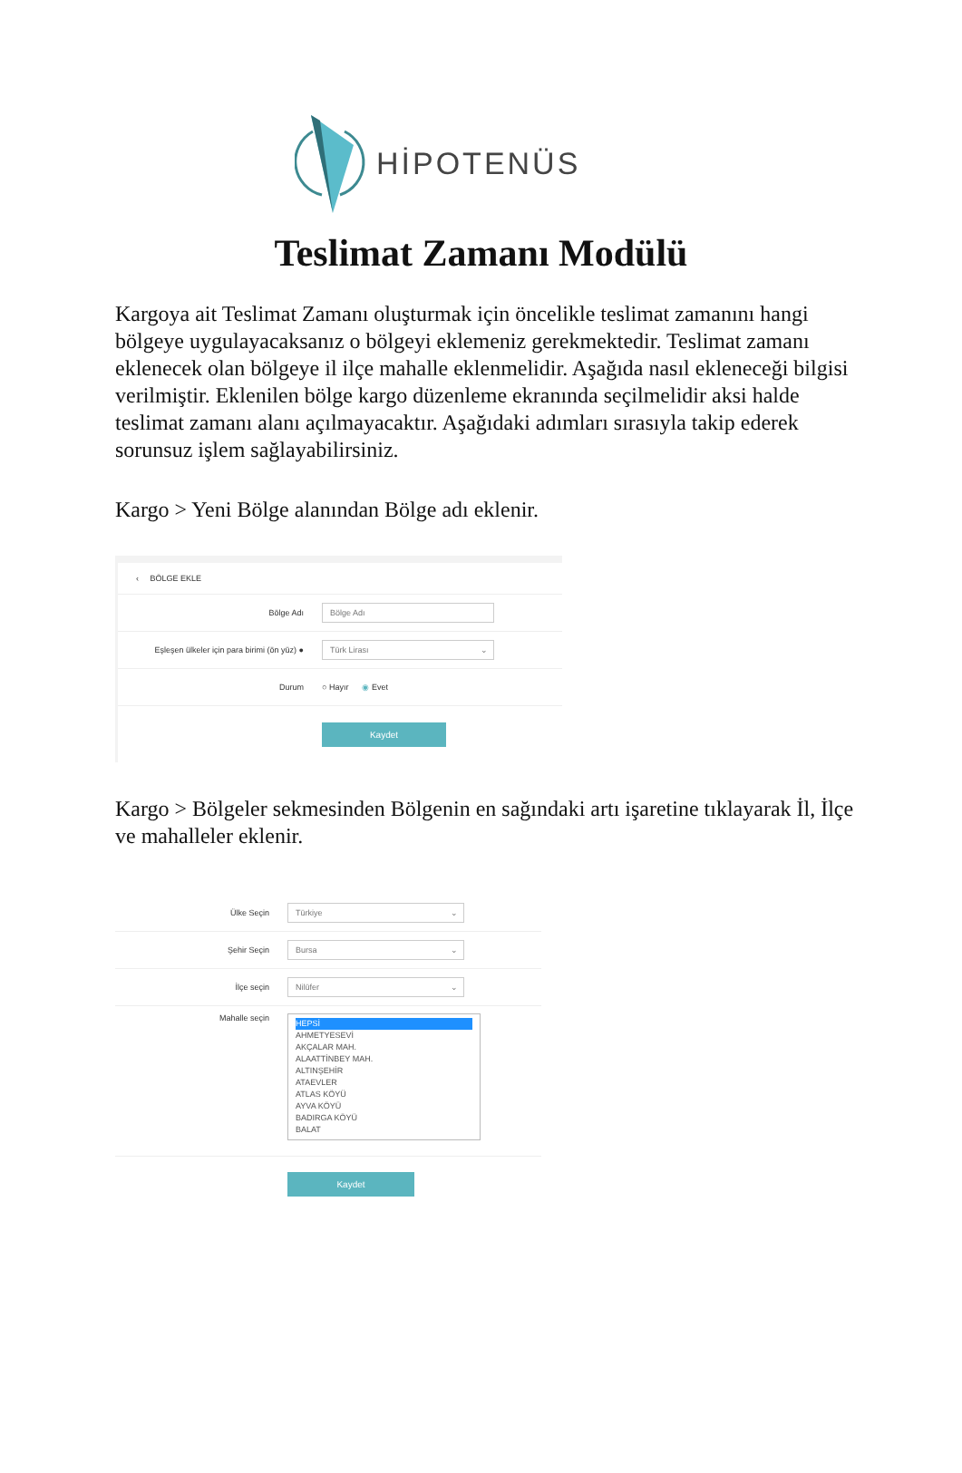HİPOTENÜS
Teslimat Zamanı Modülü
Kargoya ait Teslimat Zamanı oluşturmak için öncelikle teslimat zamanını hangi bölgeye uygulayacaksanız o bölgeyi eklemeniz gerekmektedir. Teslimat zamanı eklenecek olan bölgeye il ilçe mahalle eklenmelidir. Aşağıda nasıl ekleneceği bilgisi verilmiştir. Eklenilen bölge kargo düzenleme ekranında seçilmelidir aksi halde teslimat zamanı alanı açılmayacaktır. Aşağıdaki adımları sırasıyla takip ederek sorunsuz işlem sağlayabilirsiniz.
Kargo > Yeni Bölge alanından Bölge adı eklenir.
‹ BÖLGE EKLE
Bölge Adı
Bölge Adı
Eşleşen ülkeler için para birimi (ön yüz) ●
Türk Lirası ⌄
Durum ○ Hayır ◉ Evet
Kaydet
Kargo > Bölgeler sekmesinden Bölgenin en sağındaki artı işaretine tıklayarak İl, İlçe ve mahalleler eklenir.
Ülke Seçin
Türkiye ⌄
Şehir Seçin
Bursa ⌄
İlçe seçin
Nilüfer ⌄
Mahalle seçin
HEPSİ
AHMETYESEVİ
AKÇALAR MAH.
ALAATTİNBEY MAH.
ALTINŞEHİR
ATAEVLER
ATLAS KÖYÜ
AYVA KÖYÜ
BADIRGA KÖYÜ
BALAT
Kaydet